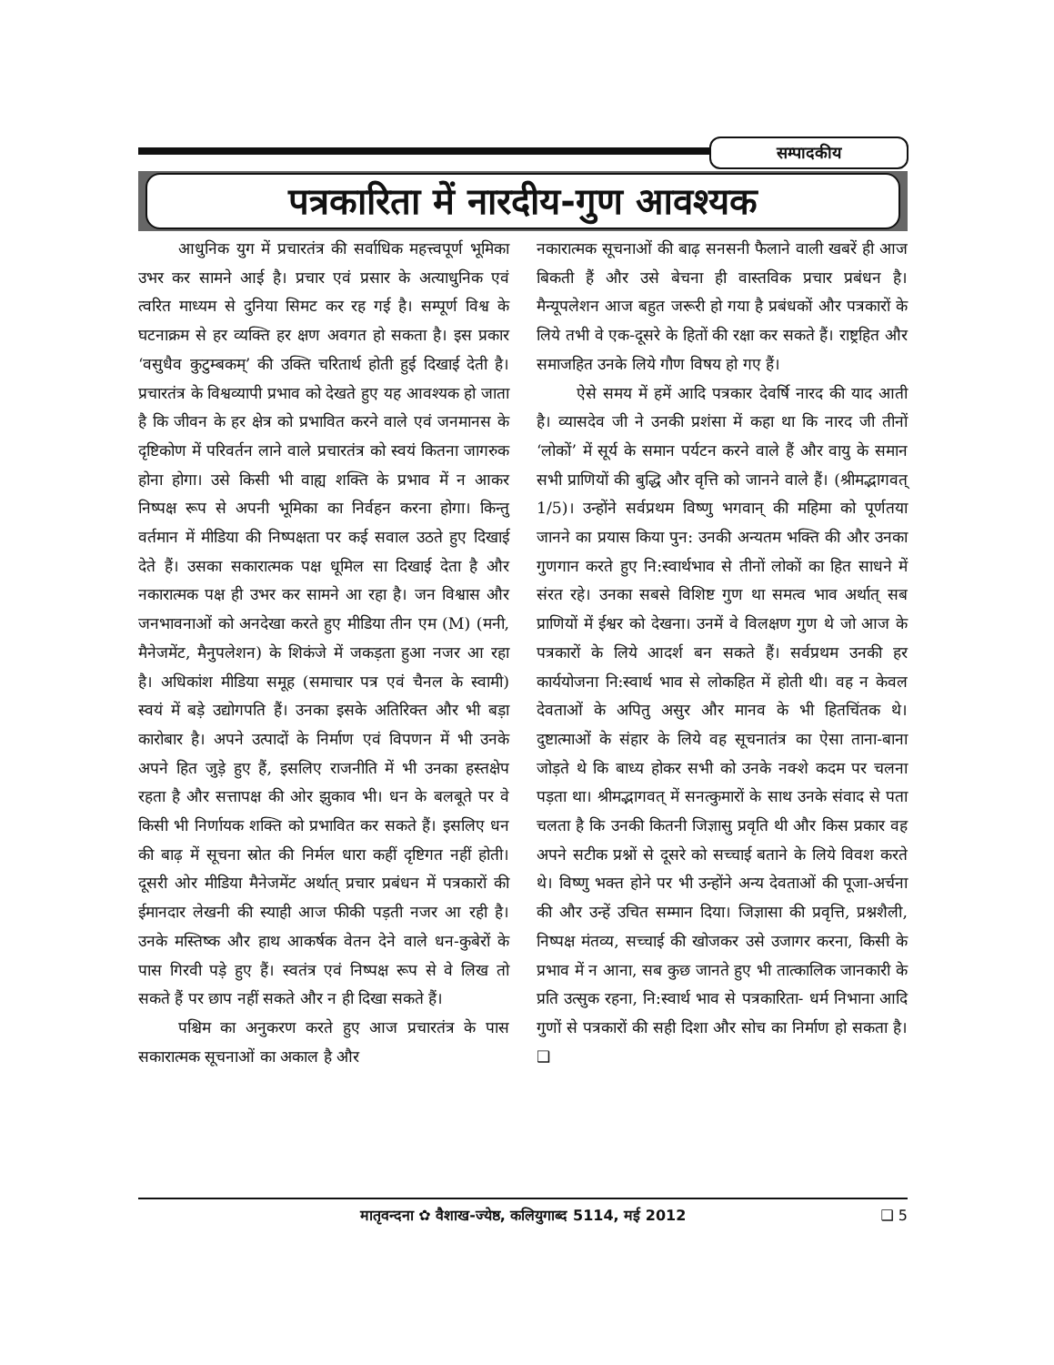सम्पादकीय
पत्रकारिता में नारदीय-गुण आवश्यक
आधुनिक युग में प्रचारतंत्र की सर्वाधिक महत्त्वपूर्ण भूमिका उभर कर सामने आई है। प्रचार एवं प्रसार के अत्याधुनिक एवं त्वरित माध्यम से दुनिया सिमट कर रह गई है। सम्पूर्ण विश्व के घटनाक्रम से हर व्यक्ति हर क्षण अवगत हो सकता है। इस प्रकार ‘वसुधैव कुटुम्बकम्’ की उक्ति चरितार्थ होती हुई दिखाई देती है। प्रचारतंत्र के विश्वव्यापी प्रभाव को देखते हुए यह आवश्यक हो जाता है कि जीवन के हर क्षेत्र को प्रभावित करने वाले एवं जनमानस के दृष्टिकोण में परिवर्तन लाने वाले प्रचारतंत्र को स्वयं कितना जागरुक होना होगा। उसे किसी भी वाह्य शक्ति के प्रभाव में न आकर निष्पक्ष रूप से अपनी भूमिका का निर्वहन करना होगा। किन्तु वर्तमान में मीडिया की निष्पक्षता पर कई सवाल उठते हुए दिखाई देते हैं। उसका सकारात्मक पक्ष धूमिल सा दिखाई देता है और नकारात्मक पक्ष ही उभर कर सामने आ रहा है। जन विश्वास और जनभावनाओं को अनदेखा करते हुए मीडिया तीन एम (M) (मनी, मैनेजमेंट, मैनुपलेशन) के शिकंजे में जकड़ता हुआ नजर आ रहा है। अधिकांश मीडिया समूह (समाचार पत्र एवं चैनल के स्वामी) स्वयं में बड़े उद्योगपति हैं। उनका इसके अतिरिक्त और भी बड़ा कारोबार है। अपने उत्पादों के निर्माण एवं विपणन में भी उनके अपने हित जुड़े हुए हैं, इसलिए राजनीति में भी उनका हस्तक्षेप रहता है और सत्तापक्ष की ओर झुकाव भी। धन के बलबूते पर वे किसी भी निर्णायक शक्ति को प्रभावित कर सकते हैं। इसलिए धन की बाढ़ में सूचना स्रोत की निर्मल धारा कहीं दृष्टिगत नहीं होती। दूसरी ओर मीडिया मैनेजमेंट अर्थात् प्रचार प्रबंधन में पत्रकारों की ईमानदार लेखनी की स्याही आज फीकी पड़ती नजर आ रही है। उनके मस्तिष्क और हाथ आकर्षक वेतन देने वाले धन-कुबेरों के पास गिरवी पड़े हुए हैं। स्वतंत्र एवं निष्पक्ष रूप से वे लिख तो सकते हैं पर छाप नहीं सकते और न ही दिखा सकते हैं।
पश्चिम का अनुकरण करते हुए आज प्रचारतंत्र के पास सकारात्मक सूचनाओं का अकाल है और
नकारात्मक सूचनाओं की बाढ़ सनसनी फैलाने वाली खबरें ही आज बिकती हैं और उसे बेचना ही वास्तविक प्रचार प्रबंधन है। मैन्यूपलेशन आज बहुत जरूरी हो गया है प्रबंधकों और पत्रकारों के लिये तभी वे एक-दूसरे के हितों की रक्षा कर सकते हैं। राष्ट्रहित और समाजहित उनके लिये गौण विषय हो गए हैं।
ऐसे समय में हमें आदि पत्रकार देवर्षि नारद की याद आती है। व्यासदेव जी ने उनकी प्रशंसा में कहा था कि नारद जी तीनों ‘लोकों’ में सूर्य के समान पर्यटन करने वाले हैं और वायु के समान सभी प्राणियों की बुद्धि और वृत्ति को जानने वाले हैं। (श्रीमद्भागवत् 1/5)। उन्होंने सर्वप्रथम विष्णु भगवान् की महिमा को पूर्णतया जानने का प्रयास किया पुन: उनकी अन्यतम भक्ति की और उनका गुणगान करते हुए नि:स्वार्थभाव से तीनों लोकों का हित साधने में संरत रहे। उनका सबसे विशिष्ट गुण था समत्व भाव अर्थात् सब प्राणियों में ईश्वर को देखना। उनमें वे विलक्षण गुण थे जो आज के पत्रकारों के लिये आदर्श बन सकते हैं। सर्वप्रथम उनकी हर कार्ययोजना नि:स्वार्थ भाव से लोकहित में होती थी। वह न केवल देवताओं के अपितु असुर और मानव के भी हितचिंतक थे। दुष्टात्माओं के संहार के लिये वह सूचनातंत्र का ऐसा ताना-बाना जोड़ते थे कि बाध्य होकर सभी को उनके नक्शे कदम पर चलना पड़ता था। श्रीमद्भागवत् में सनत्कुमारों के साथ उनके संवाद से पता चलता है कि उनकी कितनी जिज्ञासु प्रवृति थी और किस प्रकार वह अपने सटीक प्रश्नों से दूसरे को सच्चाई बताने के लिये विवश करते थे। विष्णु भक्त होने पर भी उन्होंने अन्य देवताओं की पूजा-अर्चना की और उन्हें उचित सम्मान दिया। जिज्ञासा की प्रवृत्ति, प्रश्नशैली, निष्पक्ष मंतव्य, सच्चाई की खोजकर उसे उजागर करना, किसी के प्रभाव में न आना, सब कुछ जानते हुए भी तात्कालिक जानकारी के प्रति उत्सुक रहना, नि:स्वार्थ भाव से पत्रकारिता- धर्म निभाना आदि गुणों से पत्रकारों की सही दिशा और सोच का निर्माण हो सकता है। ❑
मातृवन्दना ✿ वैशाख-ज्येष्ठ, कलियुगाब्द 5114, मई 2012 ❑ 5